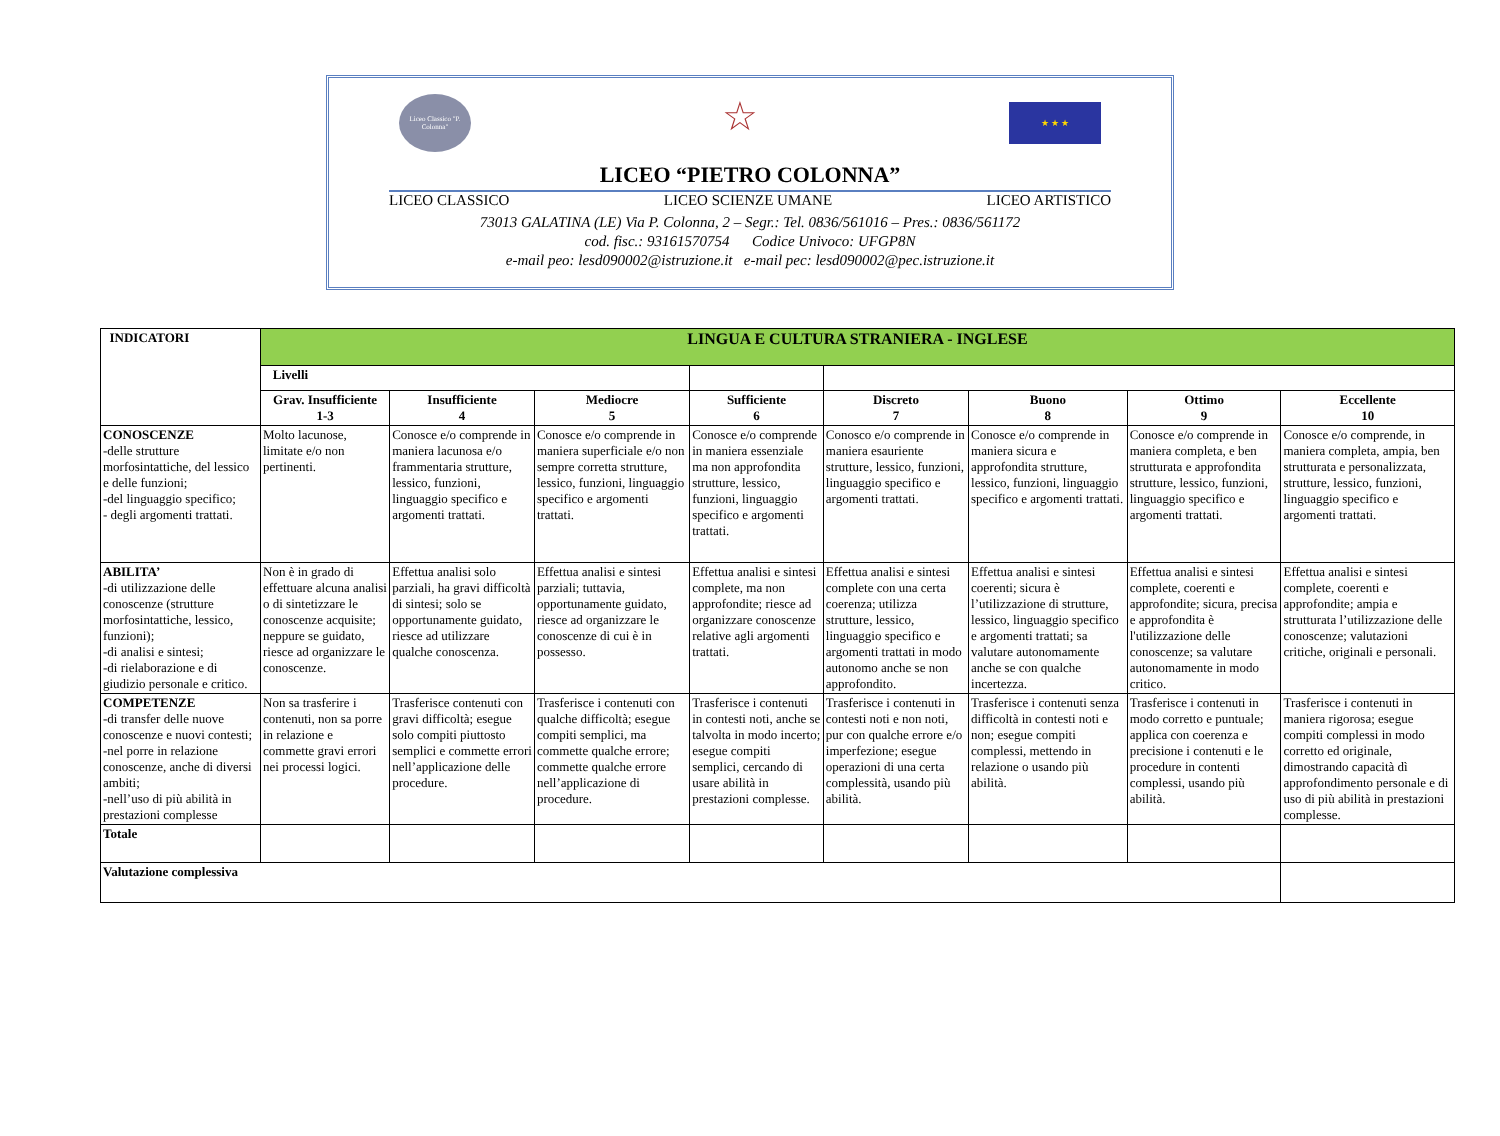Liceo Classico "P. Colonna"
☆
★ ★ ★
LICEO “PIETRO COLONNA”
LICEO CLASSICO LICEO SCIENZE UMANE LICEO ARTISTICO
73013 GALATINA (LE) Via P. Colonna, 2 – Segr.: Tel. 0836/561016 – Pres.: 0836/561172
cod. fisc.: 93161570754 Codice Univoco: UFGP8N
e-mail peo: lesd090002@istruzione.it e-mail pec: lesd090002@pec.istruzione.it
| INDICATORI | LINGUA E CULTURA STRANIERA - INGLESE | | | | | | | |
| | Livelli | | | | | | | |
| | Grav. Insufficiente 1-3 | Insufficiente 4 | Mediocre 5 | Sufficiente 6 | Discreto 7 | Buono 8 | Ottimo 9 | Eccellente 10 |
| CONOSCENZE -delle strutture morfosintattiche, del lessico e delle funzioni; -del linguaggio specifico; - degli argomenti trattati. | Molto lacunose, limitate e/o non pertinenti. | Conosce e/o comprende in maniera lacunosa e/o frammentaria strutture, lessico, funzioni, linguaggio specifico e argomenti trattati. | Conosce e/o comprende in maniera superficiale e/o non sempre corretta strutture, lessico, funzioni, linguaggio specifico e argomenti trattati. | Conosce e/o comprende in maniera essenziale ma non approfondita strutture, lessico, funzioni, linguaggio specifico e argomenti trattati. | Conosco e/o comprende in maniera esauriente strutture, lessico, funzioni, linguaggio specifico e argomenti trattati. | Conosce e/o comprende in maniera sicura e approfondita strutture, lessico, funzioni, linguaggio specifico e argomenti trattati. | Conosce e/o comprende in maniera completa, e ben strutturata e approfondita strutture, lessico, funzioni, linguaggio specifico e argomenti trattati. | Conosce e/o comprende, in maniera completa, ampia, ben strutturata e personalizzata, strutture, lessico, funzioni, linguaggio specifico e argomenti trattati. |
| ABILITA’ -di utilizzazione delle conoscenze (strutture morfosintattiche, lessico, funzioni); -di analisi e sintesi; -di rielaborazione e di giudizio personale e critico. | Non è in grado di effettuare alcuna analisi o di sintetizzare le conoscenze acquisite; neppure se guidato, riesce ad organizzare le conoscenze. | Effettua analisi solo parziali, ha gravi difficoltà di sintesi; solo se opportunamente guidato, riesce ad utilizzare qualche conoscenza. | Effettua analisi e sintesi parziali; tuttavia, opportunamente guidato, riesce ad organizzare le conoscenze di cui è in possesso. | Effettua analisi e sintesi complete, ma non approfondite; riesce ad organizzare conoscenze relative agli argomenti trattati. | Effettua analisi e sintesi complete con una certa coerenza; utilizza strutture, lessico, linguaggio specifico e argomenti trattati in modo autonomo anche se non approfondito. | Effettua analisi e sintesi coerenti; sicura è l’utilizzazione di strutture, lessico, linguaggio specifico e argomenti trattati; sa valutare autonomamente anche se con qualche incertezza. | Effettua analisi e sintesi complete, coerenti e approfondite; sicura, precisa e approfondita è l'utilizzazione delle conoscenze; sa valutare autonomamente in modo critico. | Effettua analisi e sintesi complete, coerenti e approfondite; ampia e strutturata l’utilizzazione delle conoscenze; valutazioni critiche, originali e personali. |
| COMPETENZE -di transfer delle nuove conoscenze e nuovi contesti; -nel porre in relazione conoscenze, anche di diversi ambiti; -nell’uso di più abilità in prestazioni complesse | Non sa trasferire i contenuti, non sa porre in relazione e commette gravi errori nei processi logici. | Trasferisce contenuti con gravi difficoltà; esegue solo compiti piuttosto semplici e commette errori nell’applicazione delle procedure. | Trasferisce i contenuti con qualche difficoltà; esegue compiti semplici, ma commette qualche errore; commette qualche errore nell’applicazione di procedure. | Trasferisce i contenuti in contesti noti, anche se talvolta in modo incerto; esegue compiti semplici, cercando di usare abilità in prestazioni complesse. | Trasferisce i contenuti in contesti noti e non noti, pur con qualche errore e/o imperfezione; esegue operazioni di una certa complessità, usando più abilità. | Trasferisce i contenuti senza difficoltà in contesti noti e non; esegue compiti complessi, mettendo in relazione o usando più abilità. | Trasferisce i contenuti in modo corretto e puntuale; applica con coerenza e precisione i contenuti e le procedure in contenti complessi, usando più abilità. | Trasferisce i contenuti in maniera rigorosa; esegue compiti complessi in modo corretto ed originale, dimostrando capacità dì approfondimento personale e di uso di più abilità in prestazioni complesse. |
| Totale | | | | | | | | |
| Valutazione complessiva | | | | | | | | |